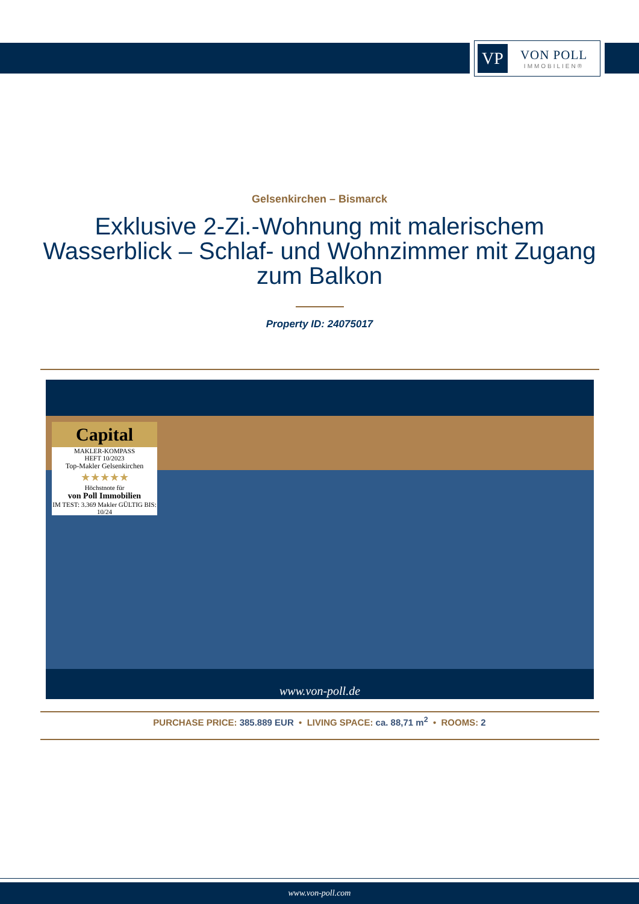VP
VON POLL
IMMOBILIEN®
Gelsenkirchen – Bismarck
Exklusive 2-Zi.-Wohnung mit malerischem Wasserblick – Schlaf- und Wohnzimmer mit Zugang zum Balkon
Property ID: 24075017
Capital
MAKLER-KOMPASS
HEFT 10/2023
Top-Makler Gelsenkirchen
★★★★★
Höchstnote für
von Poll Immobilien
IM TEST: 3.369 Makler GÜLTIG BIS: 10/24
www.von-poll.de
PURCHASE PRICE: 385.889 EUR • LIVING SPACE: ca. 88,71 m<sup>2</sup> • ROOMS: 2
www.von-poll.com